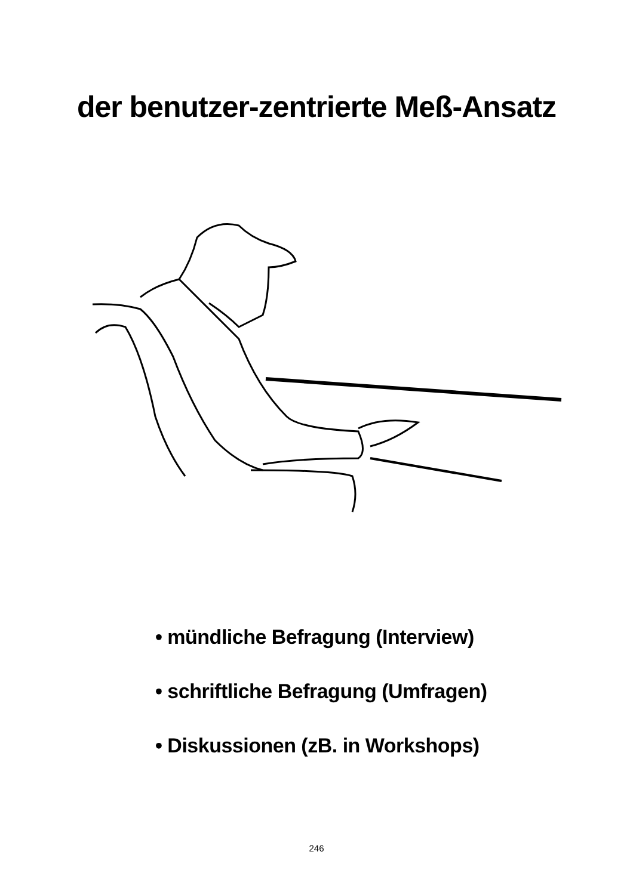der benutzer-zentrierte Meß-Ansatz
• mündliche Befragung (Interview)
• schriftliche Befragung (Umfragen)
• Diskussionen (zB. in Workshops)
246